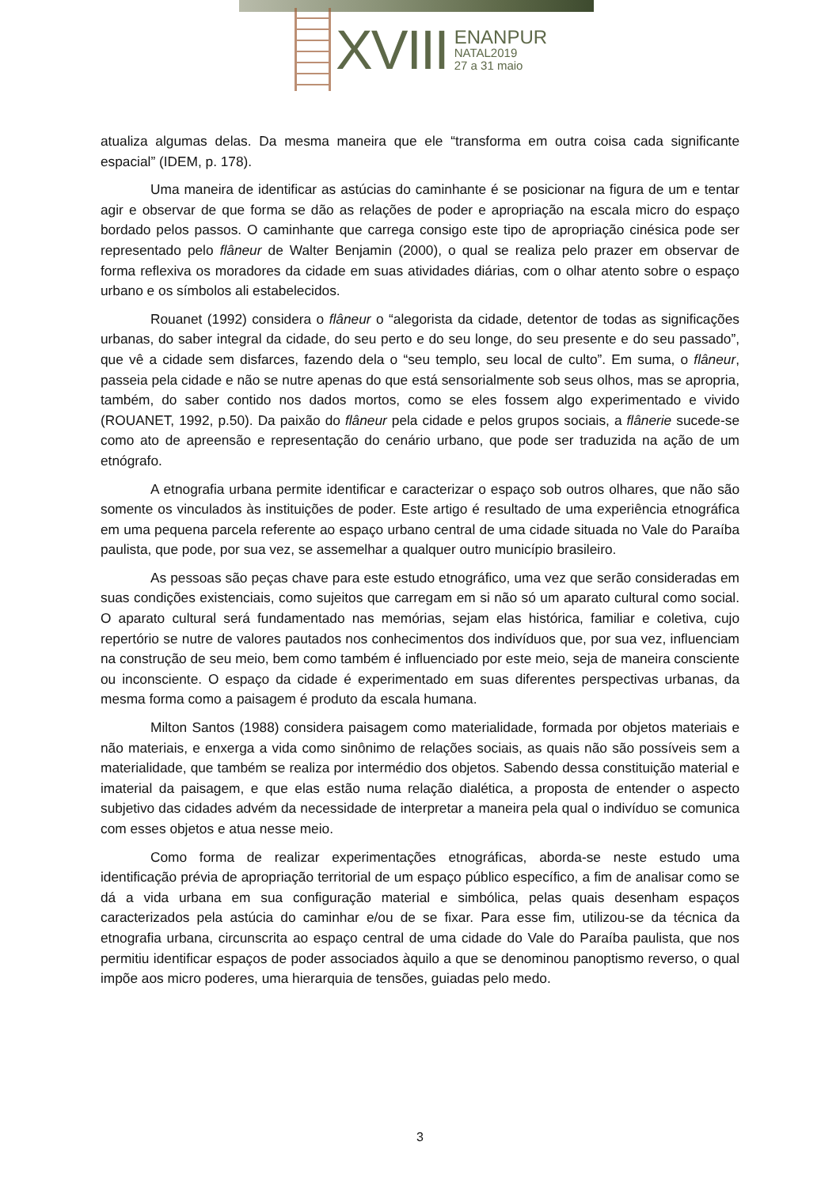XVIII
ENANPUR
NATAL2019
27 a 31 maio
atualiza algumas delas. Da mesma maneira que ele “transforma em outra coisa cada significante espacial” (IDEM, p. 178).
Uma maneira de identificar as astúcias do caminhante é se posicionar na figura de um e tentar agir e observar de que forma se dão as relações de poder e apropriação na escala micro do espaço bordado pelos passos. O caminhante que carrega consigo este tipo de apropriação cinésica pode ser representado pelo flâneur de Walter Benjamin (2000), o qual se realiza pelo prazer em observar de forma reflexiva os moradores da cidade em suas atividades diárias, com o olhar atento sobre o espaço urbano e os símbolos ali estabelecidos.
Rouanet (1992) considera o flâneur o “alegorista da cidade, detentor de todas as significações urbanas, do saber integral da cidade, do seu perto e do seu longe, do seu presente e do seu passado”, que vê a cidade sem disfarces, fazendo dela o “seu templo, seu local de culto”. Em suma, o flâneur, passeia pela cidade e não se nutre apenas do que está sensorialmente sob seus olhos, mas se apropria, também, do saber contido nos dados mortos, como se eles fossem algo experimentado e vivido (ROUANET, 1992, p.50). Da paixão do flâneur pela cidade e pelos grupos sociais, a flânerie sucede-se como ato de apreensão e representação do cenário urbano, que pode ser traduzida na ação de um etnógrafo.
A etnografia urbana permite identificar e caracterizar o espaço sob outros olhares, que não são somente os vinculados às instituições de poder. Este artigo é resultado de uma experiência etnográfica em uma pequena parcela referente ao espaço urbano central de uma cidade situada no Vale do Paraíba paulista, que pode, por sua vez, se assemelhar a qualquer outro município brasileiro.
As pessoas são peças chave para este estudo etnográfico, uma vez que serão consideradas em suas condições existenciais, como sujeitos que carregam em si não só um aparato cultural como social. O aparato cultural será fundamentado nas memórias, sejam elas histórica, familiar e coletiva, cujo repertório se nutre de valores pautados nos conhecimentos dos indivíduos que, por sua vez, influenciam na construção de seu meio, bem como também é influenciado por este meio, seja de maneira consciente ou inconsciente. O espaço da cidade é experimentado em suas diferentes perspectivas urbanas, da mesma forma como a paisagem é produto da escala humana.
Milton Santos (1988) considera paisagem como materialidade, formada por objetos materiais e não materiais, e enxerga a vida como sinônimo de relações sociais, as quais não são possíveis sem a materialidade, que também se realiza por intermédio dos objetos. Sabendo dessa constituição material e imaterial da paisagem, e que elas estão numa relação dialética, a proposta de entender o aspecto subjetivo das cidades advém da necessidade de interpretar a maneira pela qual o indivíduo se comunica com esses objetos e atua nesse meio.
Como forma de realizar experimentações etnográficas, aborda-se neste estudo uma identificação prévia de apropriação territorial de um espaço público específico, a fim de analisar como se dá a vida urbana em sua configuração material e simbólica, pelas quais desenham espaços caracterizados pela astúcia do caminhar e/ou de se fixar. Para esse fim, utilizou-se da técnica da etnografia urbana, circunscrita ao espaço central de uma cidade do Vale do Paraíba paulista, que nos permitiu identificar espaços de poder associados àquilo a que se denominou panoptismo reverso, o qual impõe aos micro poderes, uma hierarquia de tensões, guiadas pelo medo.
3